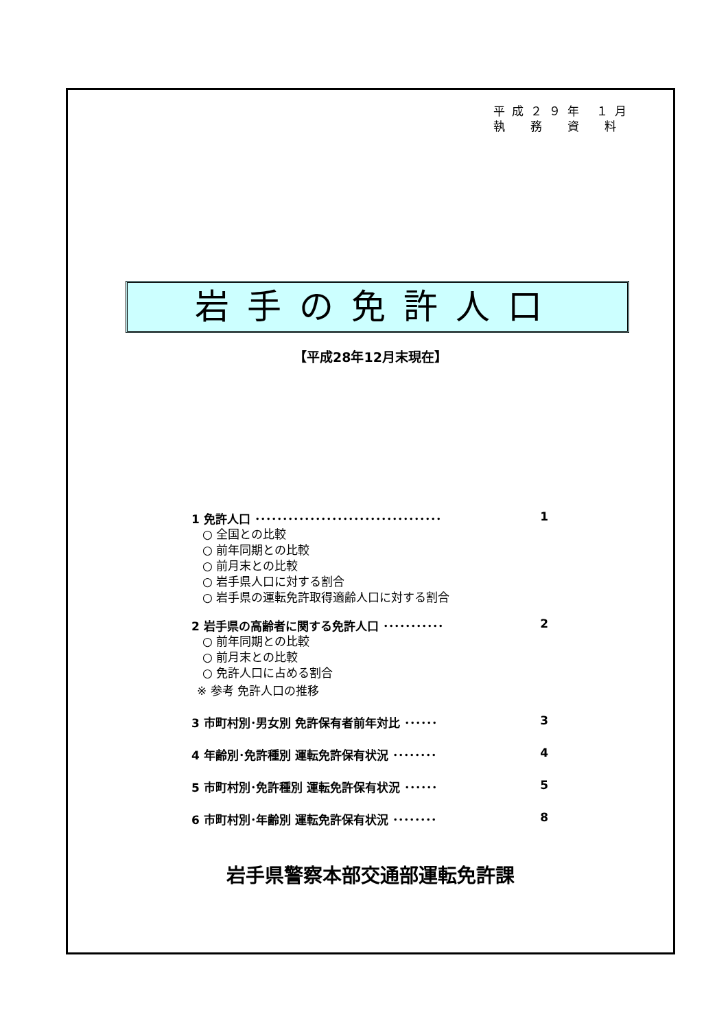平成２９年 １月
執　務　資　料
岩手の免許人口
【平成28年12月末現在】
1 免許人口 ･･････････････････････････････････ 1
○ 全国との比較
○ 前年同期との比較
○ 前月末との比較
○ 岩手県人口に対する割合
○ 岩手県の運転免許取得適齢人口に対する割合
2 岩手県の高齢者に関する免許人口 ･･･････････ 2
○ 前年同期との比較
○ 前月末との比較
○ 免許人口に占める割合
※ 参考 免許人口の推移
3 市町村別･男女別 免許保有者前年対比 ･･････ 3
4 年齢別･免許種別 運転免許保有状況 ････････ 4
5 市町村別･免許種別 運転免許保有状況 ･･････ 5
6 市町村別･年齢別 運転免許保有状況 ････････ 8
岩手県警察本部交通部運転免許課